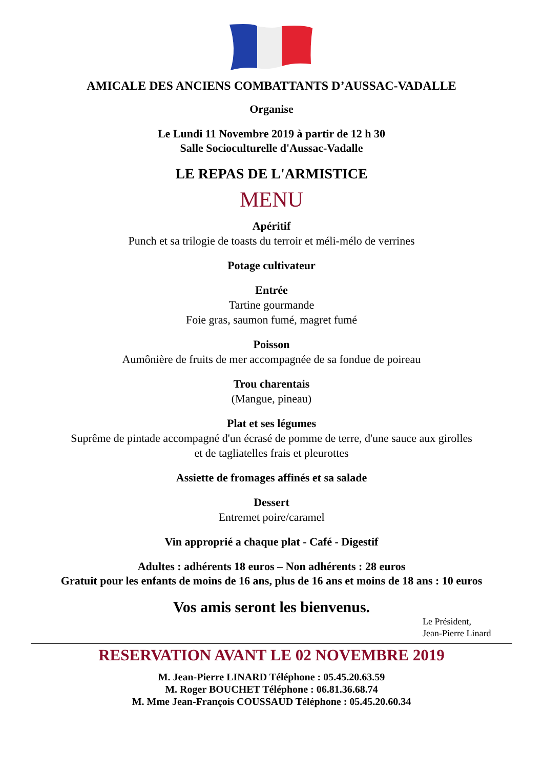AMICALE DES ANCIENS COMBATTANTS D’AUSSAC-VADALLE
Organise
Le Lundi 11 Novembre 2019 à partir de 12 h 30
Salle Socioculturelle d'Aussac-Vadalle
LE REPAS DE L'ARMISTICE
MENU
Apéritif
Punch et sa trilogie de toasts du terroir et méli-mélo de verrines
Potage cultivateur
Entrée
Tartine gourmande
Foie gras, saumon fumé, magret fumé
Poisson
Aumônière de fruits de mer accompagnée de sa fondue de poireau
Trou charentais
(Mangue, pineau)
Plat et ses légumes
Suprême de pintade accompagné d'un écrasé de pomme de terre, d'une sauce aux girolles
et de tagliatelles frais et pleurottes
Assiette de fromages affinés et sa salade
Dessert
Entremet poire/caramel
Vin approprié a chaque plat - Café - Digestif
Adultes : adhérents 18 euros – Non adhérents : 28 euros
Gratuit pour les enfants de moins de 16 ans, plus de 16 ans et moins de 18 ans : 10 euros
Vos amis seront les bienvenus.
Le Président,
Jean-Pierre Linard
RESERVATION AVANT LE 02 NOVEMBRE 2019
M. Jean-Pierre LINARD Téléphone : 05.45.20.63.59
M. Roger BOUCHET Téléphone : 06.81.36.68.74
M. Mme Jean-François COUSSAUD Téléphone : 05.45.20.60.34